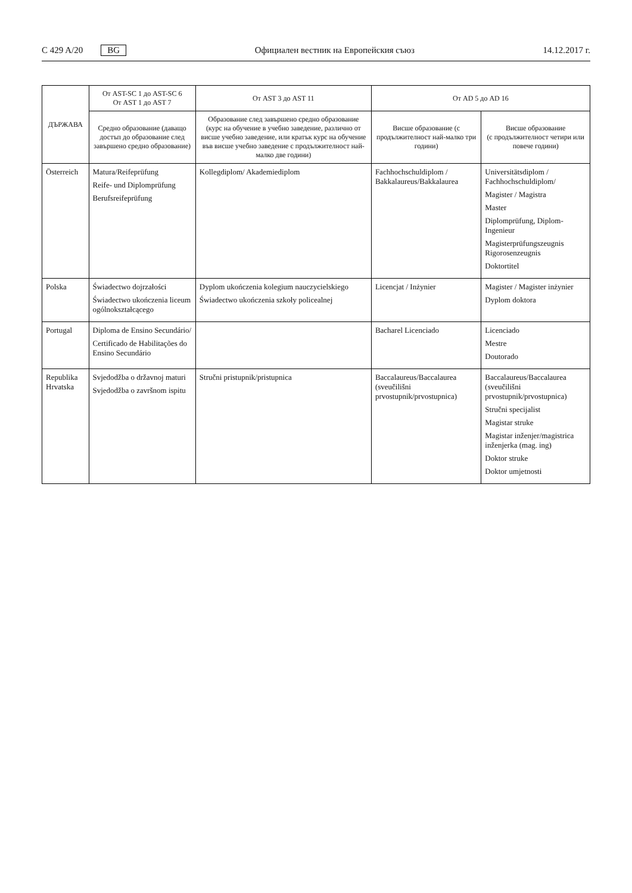C 429 A/20 BG
Официален вестник на Европейския съюз 14.12.2017 г.
| ДЪРЖАВА | От AST-SC 1 до AST-SC 6 От AST 1 до AST 7 | От AST 3 до AST 11 | От AD 5 до AD 16 | |
| --- | --- | --- | --- | --- |
| | Средно образование (даващо достъп до образование след завършено средно образование) | Образование след завършено средно образование (курс на обучение в учебно заведение, различно от висше учебно заведение, или кратък курс на обучение във висше учебно заведение с продължителност най-малко две години) | Висше образование (с продължителност най-малко три години) | Висше образование (с продължителност четири или повече години) |
| Österreich | Matura/Reifeprüfung Reife- und Diplomprüfung Berufsreifeprüfung | Kollegdiplom/ Akademiediplom | Fachhochschuldiplom / Bakkalaureus/Bakkalaurea | Universitätsdiplom / Fachhochschuldiplom/ Magister / Magistra Master Diplomprüfung, Diplom-Ingenieur Magisterprüfungszeugnis Rigorosenzeugnis Doktortitel |
| Polska | Świadectwo dojrzałości Świadectwo ukończenia liceum ogólnokształcącego | Dyplom ukończenia kolegium nauczycielskiego Świadectwo ukończenia szkoły policealnej | Licencjat / Inżynier | Magister / Magister inżynier Dyplom doktora |
| Portugal | Diploma de Ensino Secundário/ Certificado de Habilitações do Ensino Secundário | | Bacharel Licenciado | Licenciado Mestre Doutorado |
| Republika Hrvatska | Svjedodžba o državnoj maturi Svjedodžba o završnom ispitu | Stručni pristupnik/pristupnica | Baccalaureus/Baccalaurea (sveučilišni prvostupnik/prvostupnica) | Baccalaureus/Baccalaurea (sveučilišni prvostupnik/prvostupnica) Stručni specijalist Magistar struke Magistar inženjer/magistrica inženjerka (mag. ing) Doktor struke Doktor umjetnosti |